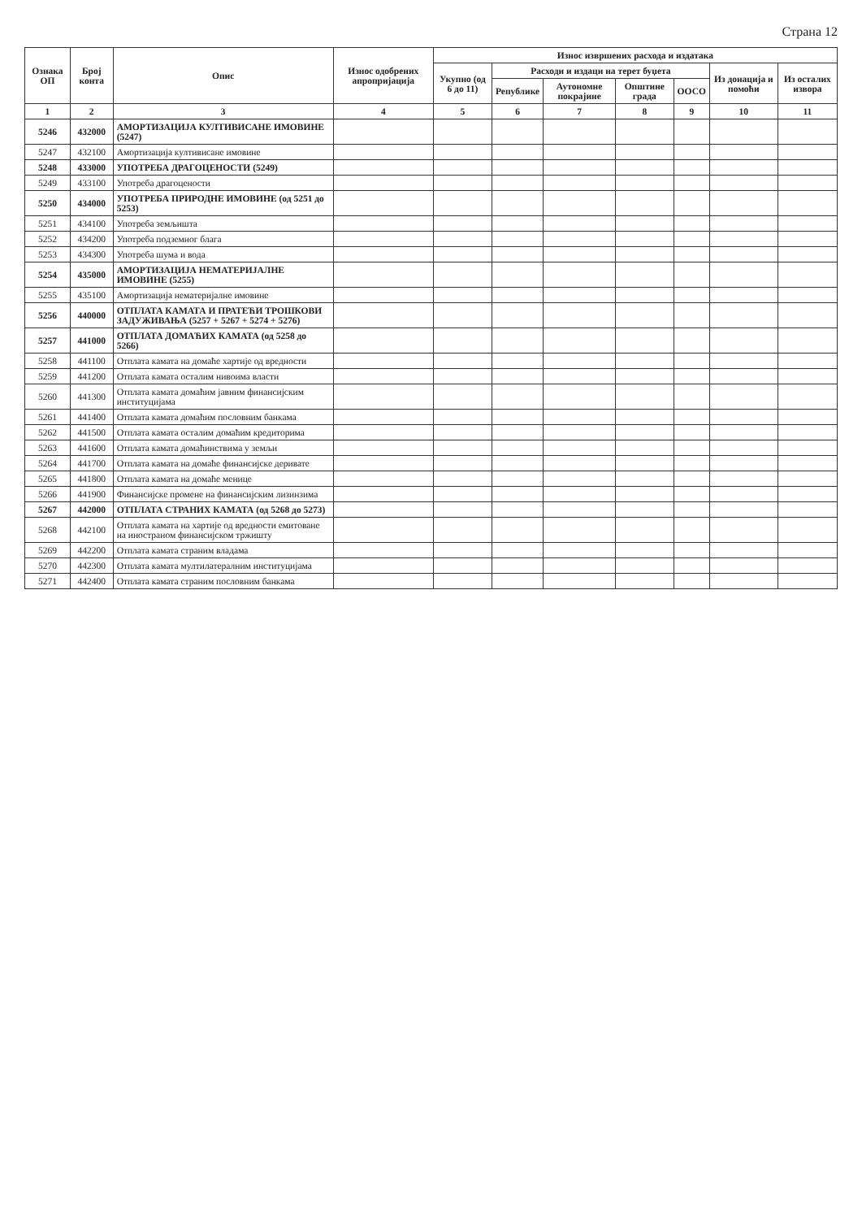Страна 12
| Ознака ОП | Број конта | Опис | Износ одобрених апропријација | Износ извршених расхода и издатака | | | | | | |
| --- | --- | --- | --- | --- | --- | --- | --- | --- | --- | --- |
| | | | | Укупно (од 6 до 11) | Расходи и издаци на терет буџета | | | | Из донација и помоћи | Из осталих извора |
| | | | | | Републике | Аутономне покрајине | Општине града | ООСО | | |
| 1 | 2 | 3 | 4 | 5 | 6 | 7 | 8 | 9 | 10 | 11 |
| 5246 | 432000 | АМОРТИЗАЦИЈА КУЛТИВИСАНЕ ИМОВИНЕ (5247) | | | | | | | | |
| 5247 | 432100 | Амортизација култивисане имовине | | | | | | | | |
| 5248 | 433000 | УПОТРЕБА ДРАГОЦЕНОСТИ (5249) | | | | | | | | |
| 5249 | 433100 | Употреба драгоцености | | | | | | | | |
| 5250 | 434000 | УПОТРЕБА ПРИРОДНЕ ИМОВИНЕ (од 5251 до 5253) | | | | | | | | |
| 5251 | 434100 | Употреба земљишта | | | | | | | | |
| 5252 | 434200 | Употреба подземног блага | | | | | | | | |
| 5253 | 434300 | Употреба шума и вода | | | | | | | | |
| 5254 | 435000 | АМОРТИЗАЦИЈА НЕМАТЕРИЈАЛНЕ ИМОВИНЕ (5255) | | | | | | | | |
| 5255 | 435100 | Амортизација нематеријалне имовине | | | | | | | | |
| 5256 | 440000 | ОТПЛАТА КАМАТА И ПРАТЕЋИ ТРОШКОВИ ЗАДУЖИВАЊА (5257 + 5267 + 5274 + 5276) | | | | | | | | |
| 5257 | 441000 | ОТПЛАТА ДОМАЋИХ КАМАТА (од 5258 до 5266) | | | | | | | | |
| 5258 | 441100 | Отплата камата на домаће хартије од вредности | | | | | | | | |
| 5259 | 441200 | Отплата камата осталим нивоима власти | | | | | | | | |
| 5260 | 441300 | Отплата камата домаћим јавним финансијским институцијама | | | | | | | | |
| 5261 | 441400 | Отплата камата домаћим пословним банкама | | | | | | | | |
| 5262 | 441500 | Отплата камата осталим домаћим кредиторима | | | | | | | | |
| 5263 | 441600 | Отплата камата домаћинствима у земљи | | | | | | | | |
| 5264 | 441700 | Отплата камата на домаће финансијске деривате | | | | | | | | |
| 5265 | 441800 | Отплата камата на домаће менице | | | | | | | | |
| 5266 | 441900 | Финансијске промене на финансијским лизинзима | | | | | | | | |
| 5267 | 442000 | ОТПЛАТА СТРАНИХ КАМАТА (од 5268 до 5273) | | | | | | | | |
| 5268 | 442100 | Отплата камата на хартије од вредности емитоване на иностраном финансијском тржишту | | | | | | | | |
| 5269 | 442200 | Отплата камата страним владама | | | | | | | | |
| 5270 | 442300 | Отплата камата мултилатералним институцијама | | | | | | | | |
| 5271 | 442400 | Отплата камата страним пословним банкама | | | | | | | | |